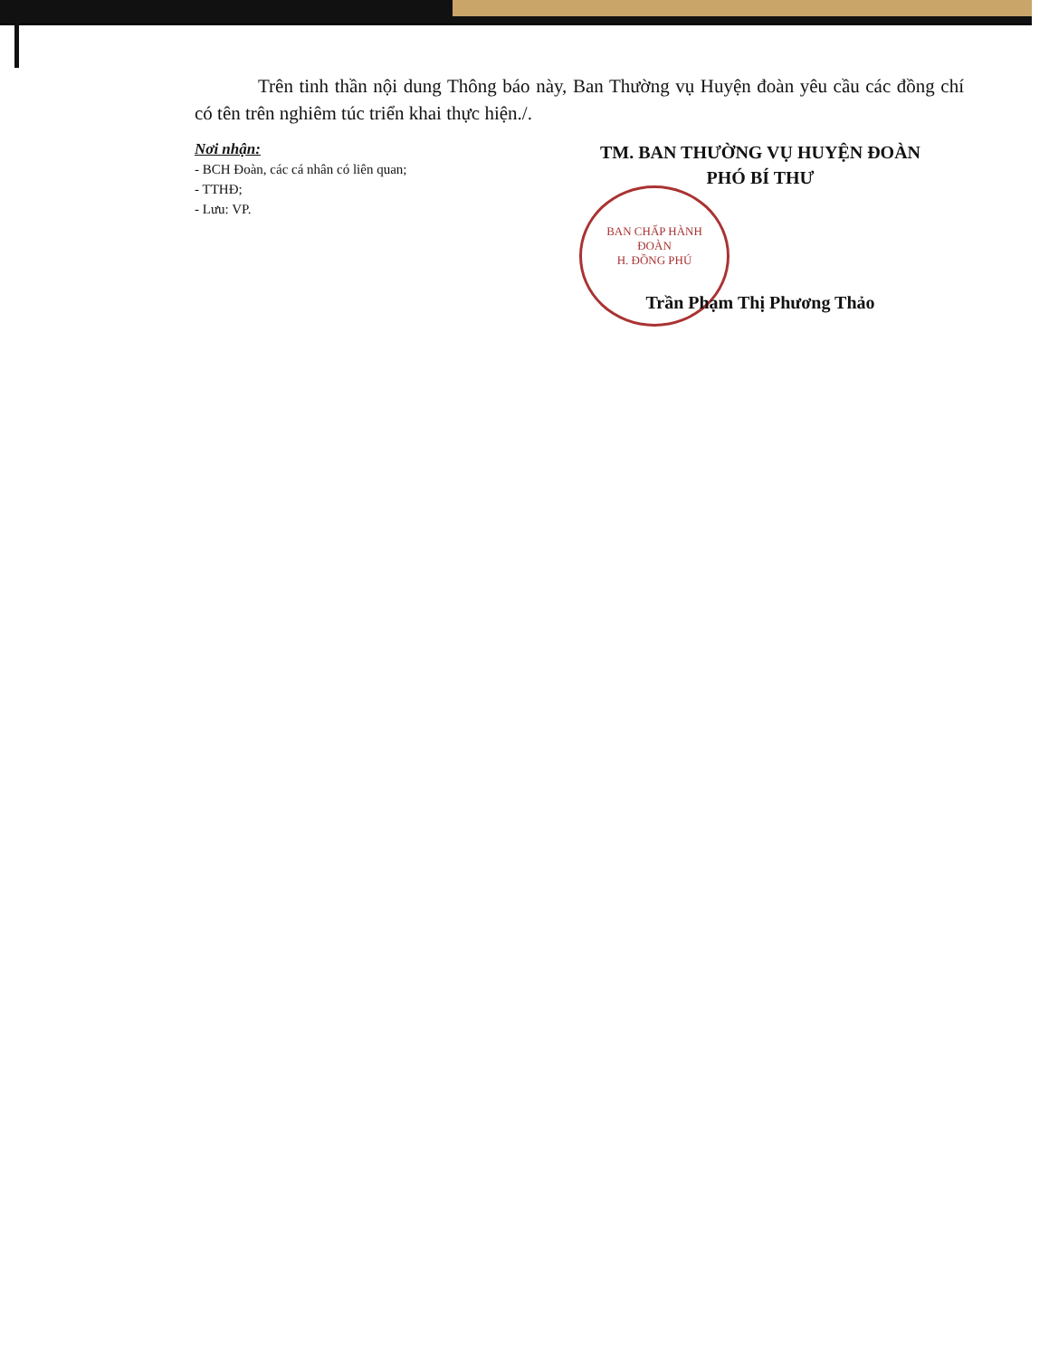BAN CHẤP HÀNH
ĐOÀN
H. ĐỒNG PHÚ
Trên tinh thần nội dung Thông báo này, Ban Thường vụ Huyện đoàn yêu cầu các đồng chí có tên trên nghiêm túc triển khai thực hiện./.
Nơi nhận:
- BCH Đoàn, các cá nhân có liên quan;
- TTHĐ;
- Lưu: VP.
TM. BAN THƯỜNG VỤ HUYỆN ĐOÀN
PHÓ BÍ THƯ
Trần Phạm Thị Phương Thảo